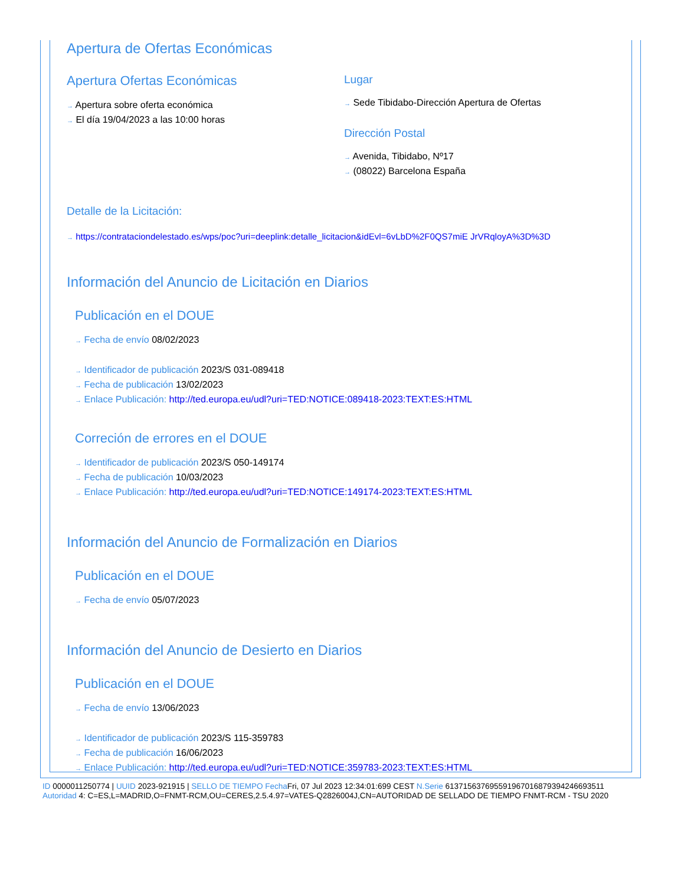Apertura de Ofertas Económicas
Apertura Ofertas Económicas
→ Apertura sobre oferta económica
→ El día 19/04/2023 a las 10:00 horas
Lugar
→ Sede Tibidabo-Dirección Apertura de Ofertas
Dirección Postal
→ Avenida, Tibidabo, Nº17
→ (08022) Barcelona España
Detalle de la Licitación:
→ https://contrataciondelestado.es/wps/poc?uri=deeplink:detalle_licitacion&idEvl=6vLbD%2F0QS7miE JrVRqloyA%3D%3D
Información del Anuncio de Licitación en Diarios
Publicación en el DOUE
→ Fecha de envío 08/02/2023
→ Identificador de publicación 2023/S 031-089418
→ Fecha de publicación 13/02/2023
→ Enlace Publicación: http://ted.europa.eu/udl?uri=TED:NOTICE:089418-2023:TEXT:ES:HTML
Correción de errores en el DOUE
→ Identificador de publicación 2023/S 050-149174
→ Fecha de publicación 10/03/2023
→ Enlace Publicación: http://ted.europa.eu/udl?uri=TED:NOTICE:149174-2023:TEXT:ES:HTML
Información del Anuncio de Formalización en Diarios
Publicación en el DOUE
→ Fecha de envío 05/07/2023
Información del Anuncio de Desierto en Diarios
Publicación en el DOUE
→ Fecha de envío 13/06/2023
→ Identificador de publicación 2023/S 115-359783
→ Fecha de publicación 16/06/2023
→ Enlace Publicación: http://ted.europa.eu/udl?uri=TED:NOTICE:359783-2023:TEXT:ES:HTML
ID 0000011250774 | UUID 2023-921915 | SELLO DE TIEMPO Fecha Fri, 07 Jul 2023 12:34:01:699 CEST N.Serie 613715637695591967016879394246693511
Autoridad 4: C=ES,L=MADRID,O=FNMT-RCM,OU=CERES,2.5.4.97=VATES-Q2826004J,CN=AUTORIDAD DE SELLADO DE TIEMPO FNMT-RCM - TSU 2020